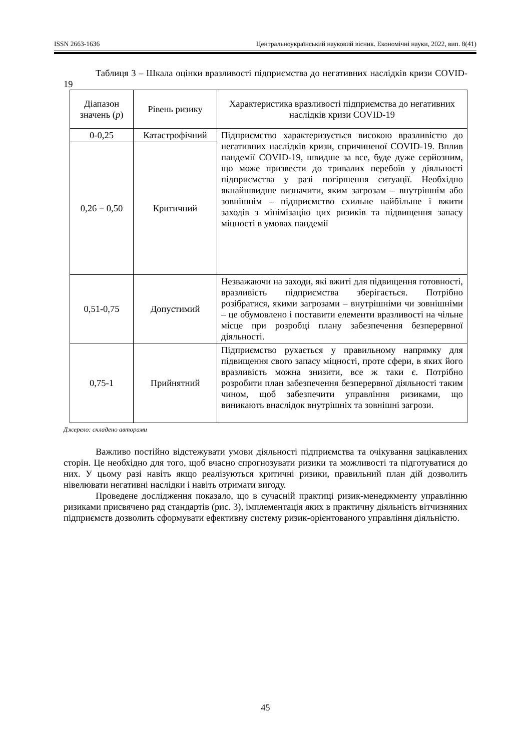ISSN 2663-1636 Центральноукраїнський науковий вісник. Економічні науки, 2022, вип. 8(41)
Таблиця 3 – Шкала оцінки вразливості підприємства до негативних наслідків кризи COVID-19
| Діапазон значень ( p ) | Рівень ризику | Характеристика вразливості підприємства до негативних наслідків кризи COVID-19 |
| 0-0,25 | Катастрофічний | Підприємство характеризується високою вразливістю до негативних наслідків кризи, спричиненої COVID-19. Вплив пандемії COVID-19, швидше за все, буде дуже серйозним, що може призвести до тривалих перебоїв у діяльності підприємства у разі погіршення ситуації. Необхідно якнайшвидше визначити, яким загрозам – внутрішнім або зовнішнім – підприємство схильне найбільше і вжити заходів з мінімізацію цих ризиків та підвищення запасу міцності в умовах пандемії |
| 0,26 − 0,50 | Критичний | |
| 0,51-0,75 | Допустимий | Незважаючи на заходи, які вжиті для підвищення готовності, вразливість підприємства зберігається. Потрібно розібратися, якими загрозами – внутрішніми чи зовнішніми – це обумовлено і поставити елементи вразливості на чільне місце при розробці плану забезпечення безперервної діяльності. |
| 0,75-1 | Прийнятний | Підприємство рухається у правильному напрямку для підвищення свого запасу міцності, проте сфери, в яких його вразливість можна знизити, все ж таки є. Потрібно розробити план забезпечення безперервної діяльності таким чином, щоб забезпечити управління ризиками, що виникають внаслідок внутрішніх та зовнішні загрози. |
Джерело: складено авторами
Важливо постійно відстежувати умови діяльності підприємства та очікування зацікавлених сторін. Це необхідно для того, щоб вчасно спрогнозувати ризики та можливості та підготуватися до них. У цьому разі навіть якщо реалізуються критичні ризики, правильний план дій дозволить нівелювати негативні наслідки і навіть отримати вигоду.
Проведене дослідження показало, що в сучасній практиці ризик-менеджменту управлінню ризиками присвячено ряд стандартів (рис. 3), імплементація яких в практичну діяльність вітчизняних підприємств дозволить сформувати ефективну систему ризик-орієнтованого управління діяльністю.
45